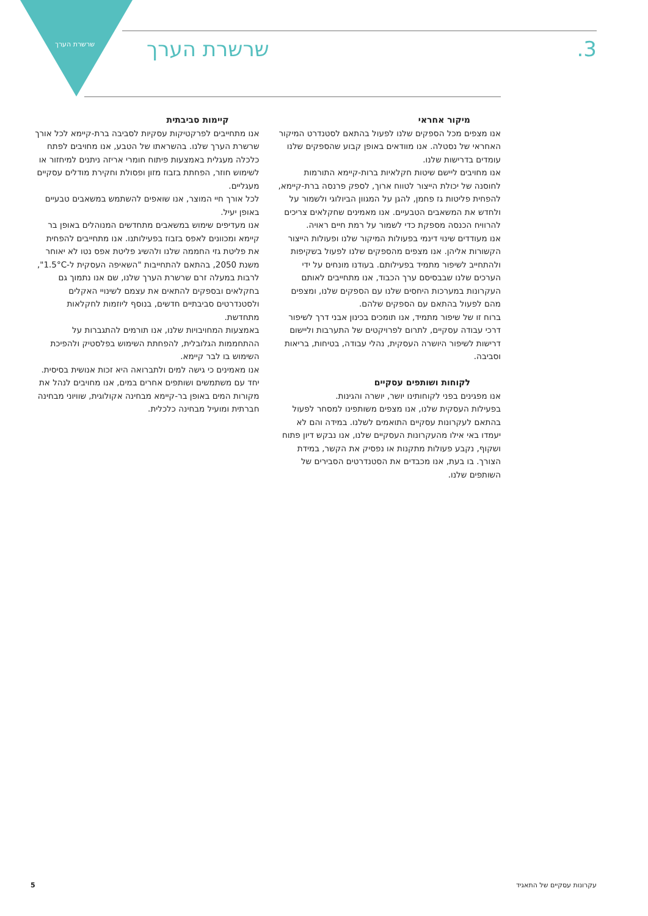שרשרת הערך 3. שרשרת הערך
מיקור אחראי
אנו מצפים מכל הספקים שלנו לפעול בהתאם לסטנדרט המיקור האחראי של נסטלה. אנו מוודאים באופן קבוע שהספקים שלנו עומדים בדרישות שלנו.
אנו מחויבים ליישם שיטות חקלאיות ברות-קיימא התורמות לחוסנה של יכולת הייצור לטווח ארוך, לספק פרנסה ברת-קיימא, להפחית פליטות גז פחמן, להגן על המגוון הביולוגי ולשמור על ולחדש את המשאבים הטבעיים. אנו מאמינים שחקלאים צריכים להרוויח הכנסה מספקת כדי לשמור על רמת חיים ראויה.
אנו מעודדים שינוי דינמי בפעולות המיקור שלנו ופעולות הייצור הקשורות אליהן. אנו מצפים מהספקים שלנו לפעול בשקיפות ולהתחייב לשיפור מתמיד בפעילותם. בעודנו מונחים על ידי הערכים שלנו שבבסיסם ערך הכבוד, אנו מתחייבים לאותם העקרונות במערכות היחסים שלנו עם הספקים שלנו, ומצפים מהם לפעול בהתאם עם הספקים שלהם.
ברוח זו של שיפור מתמיד, אנו תומכים בכינון אבני דרך לשיפור דרכי עבודה עסקיים, לתרום לפרויקטים של התערבות וליישום דרישות לשיפור היושרה העסקית, נהלי עבודה, בטיחות, בריאות וסביבה.
לקוחות ושותפים עסקיים
אנו מפגינים בפני לקוחותינו יושר, יושרה והגינות.
בפעילות העסקית שלנו, אנו מצפים משותפינו למסחר לפעול בהתאם לעקרונות עסקיים התואמים לשלנו. במידה והם לא יעמדו באי אילו מהעקרונות העסקיים שלנו, אנו נבקש דיון פתוח ושקוף, נקבע פעולות מתקנות או נפסיק את הקשר, במידת הצורך. בו בעת, אנו מכבדים את הסטנדרטים הסבירים של השותפים שלנו.
קיימות סביבתית
אנו מתחייבים לפרקטיקות עסקיות לסביבה ברת-קיימא לכל אורך שרשרת הערך שלנו. בהשראתו של הטבע, אנו מחויבים לפתח כלכלה מעגלית באמצעות פיתוח חומרי אריזה ניתנים למיחזור או לשימוש חוזר, הפחתת בזבוז מזון ופסולת וחקירת מודלים עסקיים מעגליים.
לכל אורך חיי המוצר, אנו שואפים להשתמש במשאבים טבעיים באופן יעיל.
אנו מעדיפים שימוש במשאבים מתחדשים המנוהלים באופן בר קיימא ומכוונים לאפס בזבוז בפעילותנו. אנו מתחייבים להפחית את פליטת גזי החממה שלנו ולהשיג פליטת אפס נטו לא יאוחר משנת 2050, בהתאם להתחייבות "השאיפה העסקית ל-1.5°C", לרבות במעלה זרם שרשרת הערך שלנו, שם אנו נתמוך גם בחקלאים ובספקים להתאים את עצמם לשינויי האקלים ולסטנדרטים סביבתיים חדשים, בנוסף ליוזמות לחקלאות מתחדשת.
באמצעות המחויבויות שלנו, אנו תורמים להתגברות על ההתחממות הגלובלית, להפחתת השימוש בפלסטיק ולהפיכת השימוש בו לבר קיימא.
אנו מאמינים כי גישה למים ולתברואה היא זכות אנושית בסיסית. יחד עם משתמשים ושותפים אחרים במים, אנו מחויבים לנהל את מקורות המים באופן בר-קיימא מבחינה אקולוגית, שוויוני מבחינה חברתית ומועיל מבחינה כלכלית.
עקרונות עסקיים של התאגיד 5